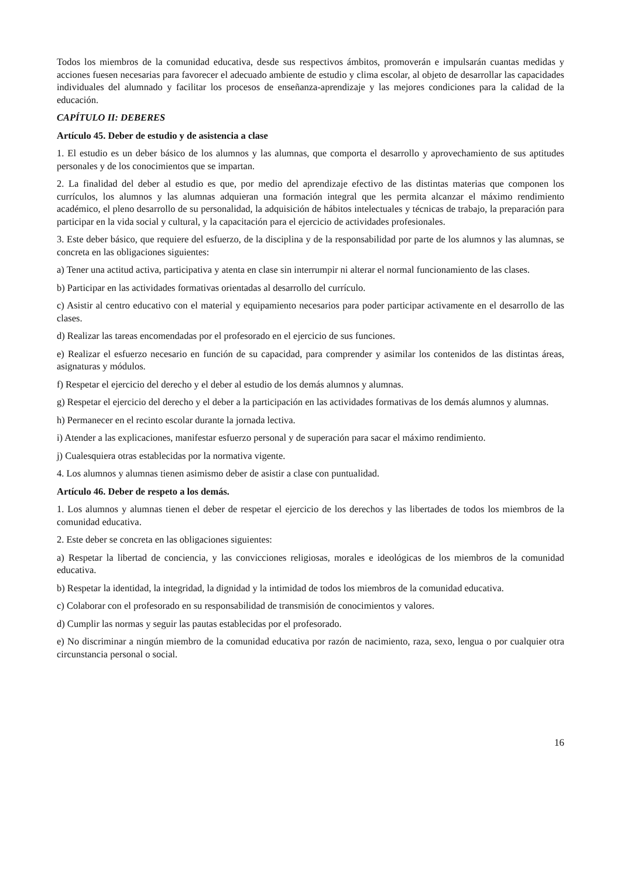Todos los miembros de la comunidad educativa, desde sus respectivos ámbitos, promoverán e impulsarán cuantas medidas y acciones fuesen necesarias para favorecer el adecuado ambiente de estudio y clima escolar, al objeto de desarrollar las capacidades individuales del alumnado y facilitar los procesos de enseñanza-aprendizaje y las mejores condiciones para la calidad de la educación.
CAPÍTULO II: DEBERES
Artículo 45. Deber de estudio y de asistencia a clase
1. El estudio es un deber básico de los alumnos y las alumnas, que comporta el desarrollo y aprovechamiento de sus aptitudes personales y de los conocimientos que se impartan.
2. La finalidad del deber al estudio es que, por medio del aprendizaje efectivo de las distintas materias que componen los currículos, los alumnos y las alumnas adquieran una formación integral que les permita alcanzar el máximo rendimiento académico, el pleno desarrollo de su personalidad, la adquisición de hábitos intelectuales y técnicas de trabajo, la preparación para participar en la vida social y cultural, y la capacitación para el ejercicio de actividades profesionales.
3. Este deber básico, que requiere del esfuerzo, de la disciplina y de la responsabilidad por parte de los alumnos y las alumnas, se concreta en las obligaciones siguientes:
a) Tener una actitud activa, participativa y atenta en clase sin interrumpir ni alterar el normal funcionamiento de las clases.
b) Participar en las actividades formativas orientadas al desarrollo del currículo.
c) Asistir al centro educativo con el material y equipamiento necesarios para poder participar activamente en el desarrollo de las clases.
d) Realizar las tareas encomendadas por el profesorado en el ejercicio de sus funciones.
e) Realizar el esfuerzo necesario en función de su capacidad, para comprender y asimilar los contenidos de las distintas áreas, asignaturas y módulos.
f) Respetar el ejercicio del derecho y el deber al estudio de los demás alumnos y alumnas.
g) Respetar el ejercicio del derecho y el deber a la participación en las actividades formativas de los demás alumnos y alumnas.
h) Permanecer en el recinto escolar durante la jornada lectiva.
i) Atender a las explicaciones, manifestar esfuerzo personal y de superación para sacar el máximo rendimiento.
j) Cualesquiera otras establecidas por la normativa vigente.
4. Los alumnos y alumnas tienen asimismo deber de asistir a clase con puntualidad.
Artículo 46. Deber de respeto a los demás.
1. Los alumnos y alumnas tienen el deber de respetar el ejercicio de los derechos y las libertades de todos los miembros de la comunidad educativa.
2. Este deber se concreta en las obligaciones siguientes:
a) Respetar la libertad de conciencia, y las convicciones religiosas, morales e ideológicas de los miembros de la comunidad educativa.
b) Respetar la identidad, la integridad, la dignidad y la intimidad de todos los miembros de la comunidad educativa.
c) Colaborar con el profesorado en su responsabilidad de transmisión de conocimientos y valores.
d) Cumplir las normas y seguir las pautas establecidas por el profesorado.
e) No discriminar a ningún miembro de la comunidad educativa por razón de nacimiento, raza, sexo, lengua o por cualquier otra circunstancia personal o social.
16